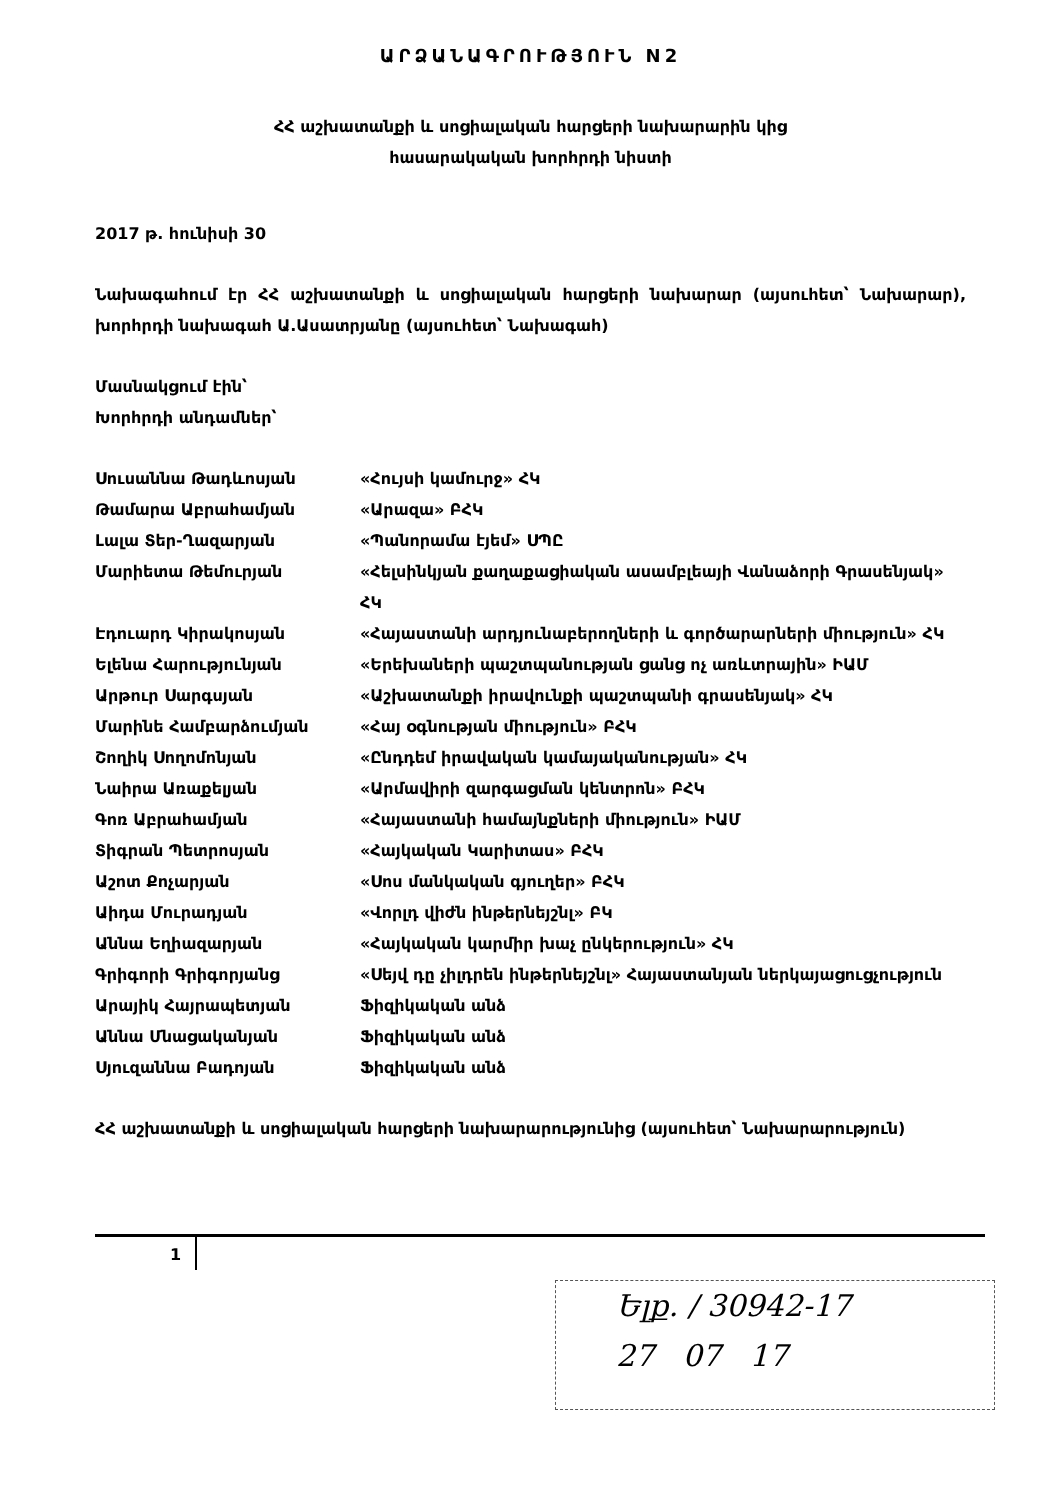ԱՐՁԱՆԱԳՐՈՒԹՅՈՒՆ N2
ՀՀ աշխատանքի և սոցիալական հարցերի նախարարին կից
հասարակական խորհրդի նիստի
2017 թ. հունիսի 30
Նախագահում էր ՀՀ աշխատանքի և սոցիալական հարցերի նախարար (այսուհետ՝ Նախարար), խորհրդի նախագահ Ա.Ասատրյանը (այսուհետ՝ Նախագահ)
Մասնակցում էին՝
Խորհրդի անդամներ՝
| Սուսաննա Թադևոսյան | «Հույսի կամուրջ» ՀԿ |
| Թամարա Աբրահամյան | «Արազա» ԲՀԿ |
| Լալա Տեր-Ղազարյան | «Պանորամա էյեմ» ՍՊԸ |
| Մարիետա Թեմուրյան | «Հելսինկյան քաղաքացիական ասամբլեայի Վանաձորի Գրասենյակ» ՀԿ |
| Էդուարդ Կիրակոսյան | «Հայաստանի արդյունաբերողների և գործարարների միություն» ՀԿ |
| Ելենա Հարությունյան | «Երեխաների պաշտպանության ցանց ոչ առևտրային» ԻԱՄ |
| Արթուր Սարգսյան | «Աշխատանքի իրավունքի պաշտպանի գրասենյակ» ՀԿ |
| Մարինե Համբարձումյան | «Հայ օգնության միություն» ԲՀԿ |
| Շողիկ Սողոմոնյան | «Ընդդեմ իրավական կամայականության» ՀԿ |
| Նաիրա Առաքելյան | «Արմավիրի զարգացման կենտրոն» ԲՀԿ |
| Գոռ Աբրահամյան | «Հայաստանի համայնքների միություն» ԻԱՄ |
| Տիգրան Պետրոսյան | «Հայկական Կարիտաս» ԲՀԿ |
| Աշոտ Քոչարյան | «Սոս մանկական գյուղեր» ԲՀԿ |
| Աիդա Մուրադյան | «Վորլդ վիժն ինթերնեյշնլ» ԲԿ |
| Աննա Եղիազարյան | «Հայկական կարմիր խաչ ընկերություն» ՀԿ |
| Գրիգորի Գրիգորյանց | «Սեյվ դը չիլդրեն ինթերնեյշնլ» Հայաստանյան ներկայացուցչություն |
| Արայիկ Հայրապետյան | Ֆիզիկական անձ |
| Աննա Մնացականյան | Ֆիզիկական անձ |
| Սյուզաննա Բադոյան | Ֆիզիկական անձ |
ՀՀ աշխատանքի և սոցիալական հարցերի նախարարությունից (այսուհետ՝ Նախարարություն)
1
Ելք. / 30942-17
27 07 17